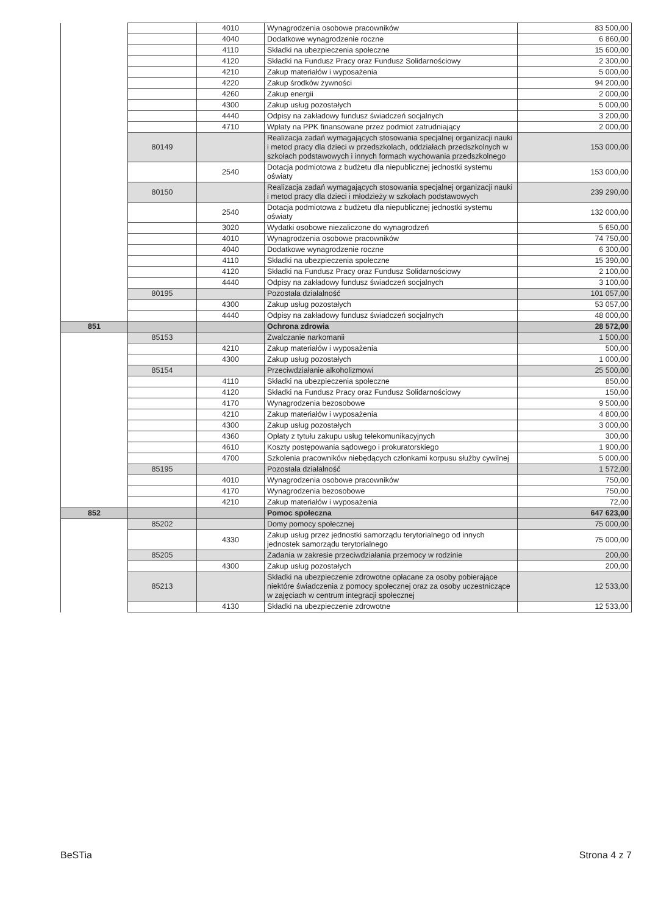| | | 4010 | Wynagrodzenia osobowe pracowników | 83 500,00 |
| | | 4040 | Dodatkowe wynagrodzenie roczne | 6 860,00 |
| | | 4110 | Składki na ubezpieczenia społeczne | 15 600,00 |
| | | 4120 | Składki na Fundusz Pracy oraz Fundusz Solidarnościowy | 2 300,00 |
| | | 4210 | Zakup materiałów i wyposażenia | 5 000,00 |
| | | 4220 | Zakup środków żywności | 94 200,00 |
| | | 4260 | Zakup energii | 2 000,00 |
| | | 4300 | Zakup usług pozostałych | 5 000,00 |
| | | 4440 | Odpisy na zakładowy fundusz świadczeń socjalnych | 3 200,00 |
| | | 4710 | Wpłaty na PPK finansowane przez podmiot zatrudniający | 2 000,00 |
| | 80149 | | Realizacja zadań wymagających stosowania specjalnej organizacji nauki i metod pracy dla dzieci w przedszkolach, oddziałach przedszkolnych w szkołach podstawowych i innych formach wychowania przedszkolnego | 153 000,00 |
| | | 2540 | Dotacja podmiotowa z budżetu dla niepublicznej jednostki systemu oświaty | 153 000,00 |
| | 80150 | | Realizacja zadań wymagających stosowania specjalnej organizacji nauki i metod pracy dla dzieci i młodzieży w szkołach podstawowych | 239 290,00 |
| | | 2540 | Dotacja podmiotowa z budżetu dla niepublicznej jednostki systemu oświaty | 132 000,00 |
| | | 3020 | Wydatki osobowe niezaliczone do wynagrodzeń | 5 650,00 |
| | | 4010 | Wynagrodzenia osobowe pracowników | 74 750,00 |
| | | 4040 | Dodatkowe wynagrodzenie roczne | 6 300,00 |
| | | 4110 | Składki na ubezpieczenia społeczne | 15 390,00 |
| | | 4120 | Składki na Fundusz Pracy oraz Fundusz Solidarnościowy | 2 100,00 |
| | | 4440 | Odpisy na zakładowy fundusz świadczeń socjalnych | 3 100,00 |
| | 80195 | | Pozostała działalność | 101 057,00 |
| | | 4300 | Zakup usług pozostałych | 53 057,00 |
| | | 4440 | Odpisy na zakładowy fundusz świadczeń socjalnych | 48 000,00 |
| 851 | | | Ochrona zdrowia | 28 572,00 |
| | 85153 | | Zwalczanie narkomanii | 1 500,00 |
| | | 4210 | Zakup materiałów i wyposażenia | 500,00 |
| | | 4300 | Zakup usług pozostałych | 1 000,00 |
| | 85154 | | Przeciwdziałanie alkoholizmowi | 25 500,00 |
| | | 4110 | Składki na ubezpieczenia społeczne | 850,00 |
| | | 4120 | Składki na Fundusz Pracy oraz Fundusz Solidarnościowy | 150,00 |
| | | 4170 | Wynagrodzenia bezosobowe | 9 500,00 |
| | | 4210 | Zakup materiałów i wyposażenia | 4 800,00 |
| | | 4300 | Zakup usług pozostałych | 3 000,00 |
| | | 4360 | Opłaty z tytułu zakupu usług telekomunikacyjnych | 300,00 |
| | | 4610 | Koszty postępowania sądowego i prokuratorskiego | 1 900,00 |
| | | 4700 | Szkolenia pracowników niebędących członkami korpusu służby cywilnej | 5 000,00 |
| | 85195 | | Pozostała działalność | 1 572,00 |
| | | 4010 | Wynagrodzenia osobowe pracowników | 750,00 |
| | | 4170 | Wynagrodzenia bezosobowe | 750,00 |
| | | 4210 | Zakup materiałów i wyposażenia | 72,00 |
| 852 | | | Pomoc społeczna | 647 623,00 |
| | 85202 | | Domy pomocy społecznej | 75 000,00 |
| | | 4330 | Zakup usług przez jednostki samorządu terytorialnego od innych jednostek samorządu terytorialnego | 75 000,00 |
| | 85205 | | Zadania w zakresie przeciwdziałania przemocy w rodzinie | 200,00 |
| | | 4300 | Zakup usług pozostałych | 200,00 |
| | 85213 | | Składki na ubezpieczenie zdrowotne opłacane za osoby pobierające niektóre świadczenia z pomocy społecznej oraz za osoby uczestniczące w zajęciach w centrum integracji społecznej | 12 533,00 |
| | | 4130 | Składki na ubezpieczenie zdrowotne | 12 533,00 |
BeSTia Strona 4 z 7